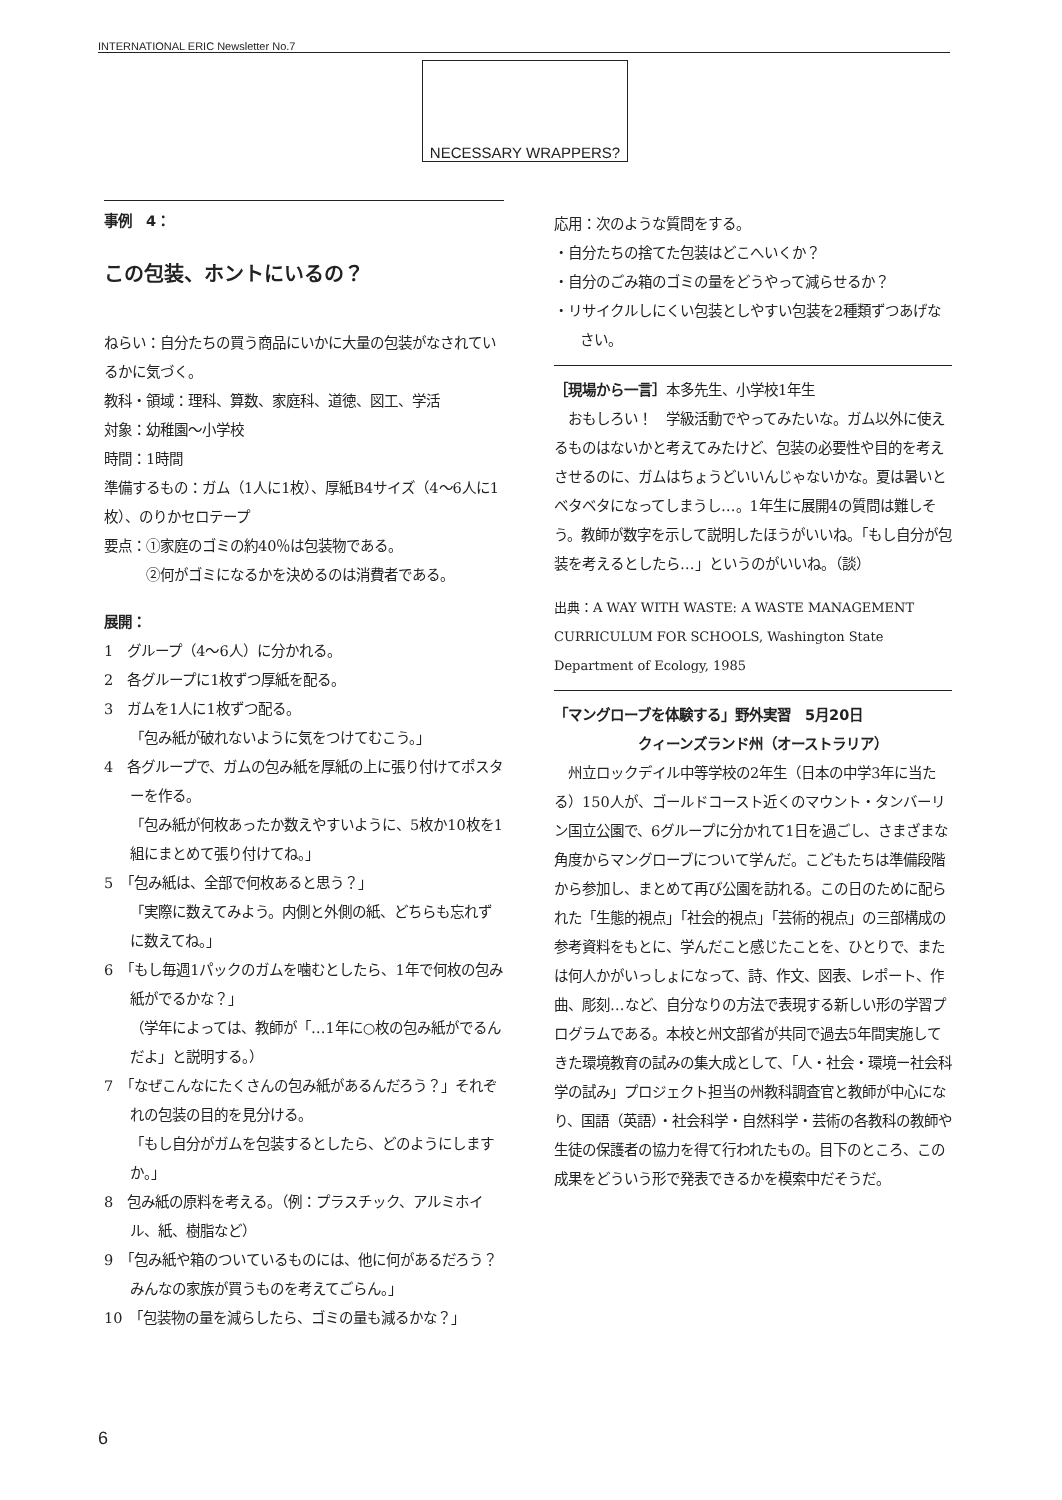INTERNATIONAL ERIC Newsletter No.7
NECESSARY WRAPPERS?
事例　4：
この包装、ホントにいるの？
ねらい：自分たちの買う商品にいかに大量の包装がなされているかに気づく。
教科・領域：理科、算数、家庭科、道徳、図工、学活
対象：幼稚園〜小学校
時間：1時間
準備するもの：ガム（1人に1枚）、厚紙B4サイズ（4〜6人に1枚）、のりかセロテープ
要点：①家庭のゴミの約40％は包装物である。
　　　②何がゴミになるかを決めるのは消費者である。
展開：
1　グループ（4〜6人）に分かれる。
2　各グループに1枚ずつ厚紙を配る。
3　ガムを1人に1枚ずつ配る。
「包み紙が破れないように気をつけてむこう。」
4　各グループで、ガムの包み紙を厚紙の上に張り付けてポスターを作る。
「包み紙が何枚あったか数えやすいように、5枚か10枚を1組にまとめて張り付けてね。」
5　「包み紙は、全部で何枚あると思う？」
「実際に数えてみよう。内側と外側の紙、どちらも忘れずに数えてね。」
6　「もし毎週1パックのガムを噛むとしたら、1年で何枚の包み紙がでるかな？」
（学年によっては、教師が「…1年に○枚の包み紙がでるんだよ」と説明する。）
7　「なぜこんなにたくさんの包み紙があるんだろう？」それぞれの包装の目的を見分ける。
「もし自分がガムを包装するとしたら、どのようにしますか。」
8　包み紙の原料を考える。（例：プラスチック、アルミホイル、紙、樹脂など）
9　「包み紙や箱のついているものには、他に何があるだろう？　みんなの家族が買うものを考えてごらん。」
10　「包装物の量を減らしたら、ゴミの量も減るかな？」
応用：次のような質問をする。
・自分たちの捨てた包装はどこへいくか？
・自分のごみ箱のゴミの量をどうやって減らせるか？
・リサイクルしにくい包装としやすい包装を2種類ずつあげなさい。
［現場から一言］本多先生、小学校1年生
　おもしろい！　学級活動でやってみたいな。ガム以外に使えるものはないかと考えてみたけど、包装の必要性や目的を考えさせるのに、ガムはちょうどいいんじゃないかな。夏は暑いとベタベタになってしまうし…。1年生に展開4の質問は難しそう。教師が数字を示して説明したほうがいいね。「もし自分が包装を考えるとしたら…」というのがいいね。（談）
出典：A WAY WITH WASTE: A WASTE MANAGEMENT CURRICULUM FOR SCHOOLS, Washington State Department of Ecology, 1985
「マングローブを体験する」野外実習　5月20日
　　　　　　クィーンズランド州（オーストラリア）
　州立ロックデイル中等学校の2年生（日本の中学3年に当たる）150人が、ゴールドコースト近くのマウント・タンバーリン国立公園で、6グループに分かれて1日を過ごし、さまざまな角度からマングローブについて学んだ。こどもたちは準備段階から参加し、まとめて再び公園を訪れる。この日のために配られた「生態的視点」「社会的視点」「芸術的視点」の三部構成の参考資料をもとに、学んだこと感じたことを、ひとりで、または何人かがいっしょになって、詩、作文、図表、レポート、作曲、彫刻…など、自分なりの方法で表現する新しい形の学習プログラムである。本校と州文部省が共同で過去5年間実施してきた環境教育の試みの集大成として、「人・社会・環境ー社会科学の試み」プロジェクト担当の州教科調査官と教師が中心になり、国語（英語）・社会科学・自然科学・芸術の各教科の教師や生徒の保護者の協力を得て行われたもの。目下のところ、この成果をどういう形で発表できるかを模索中だそうだ。
6